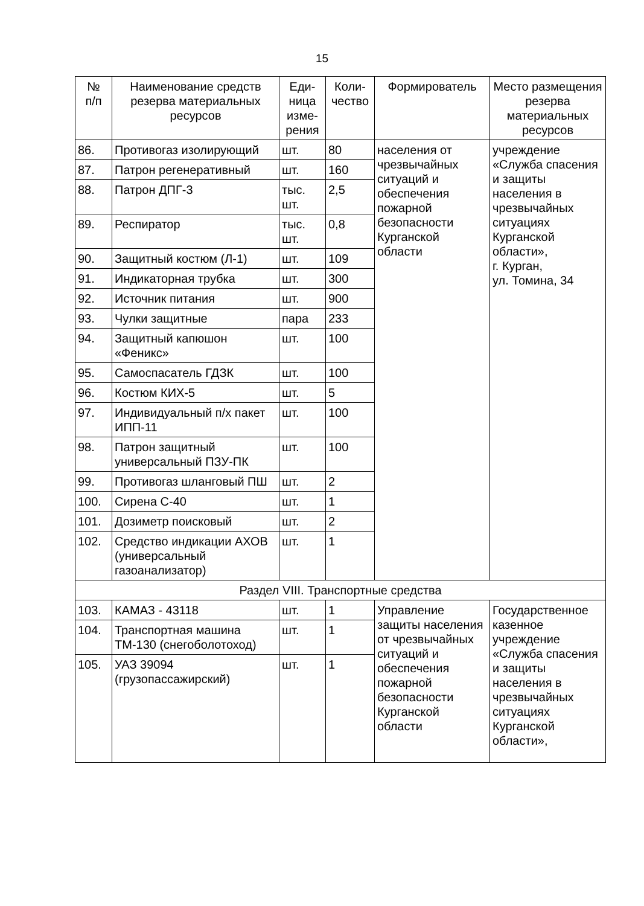15
| № п/п | Наименование средств резерва материальных ресурсов | Еди- ница изме- рения | Коли- чество | Формирователь | Место размещения резерва материальных ресурсов |
| --- | --- | --- | --- | --- | --- |
| 86. | Противогаз изолирующий | шт. | 80 | населения от чрезвычайных ситуаций и обеспечения пожарной безопасности Курганской области | учреждение «Служба спасения и защиты населения в чрезвычайных ситуациях Курганской области», г. Курган, ул. Томина, 34 |
| 87. | Патрон регенеративный | шт. | 160 | | |
| 88. | Патрон ДПГ-3 | тыс. шт. | 2,5 | | |
| 89. | Респиратор | тыс. шт. | 0,8 | | |
| 90. | Защитный костюм (Л-1) | шт. | 109 | | |
| 91. | Индикаторная трубка | шт. | 300 | | |
| 92. | Источник питания | шт. | 900 | | |
| 93. | Чулки защитные | пара | 233 | | |
| 94. | Защитный капюшон «Феникс» | шт. | 100 | | |
| 95. | Самоспасатель ГДЗК | шт. | 100 | | |
| 96. | Костюм КИХ-5 | шт. | 5 | | |
| 97. | Индивидуальный п/х пакет ИПП-11 | шт. | 100 | | |
| 98. | Патрон защитный универсальный ПЗУ-ПК | шт. | 100 | | |
| 99. | Противогаз шланговый ПШ | шт. | 2 | | |
| 100. | Сирена С-40 | шт. | 1 | | |
| 101. | Дозиметр поисковый | шт. | 2 | | |
| 102. | Средство индикации АХОВ (универсальный газоанализатор) | шт. | 1 | | |
| Раздел VIII. Транспортные средства | | | | | |
| 103. | КАМАЗ - 43118 | шт. | 1 | Управление защиты населения от чрезвычайных ситуаций и обеспечения пожарной безопасности Курганской области | Государственное казенное учреждение «Служба спасения и защиты населения в чрезвычайных ситуациях Курганской области», |
| 104. | Транспортная машина ТМ-130 (снегоболотоход) | шт. | 1 | | |
| 105. | УАЗ 39094 (грузопассажирский) | шт. | 1 | | |